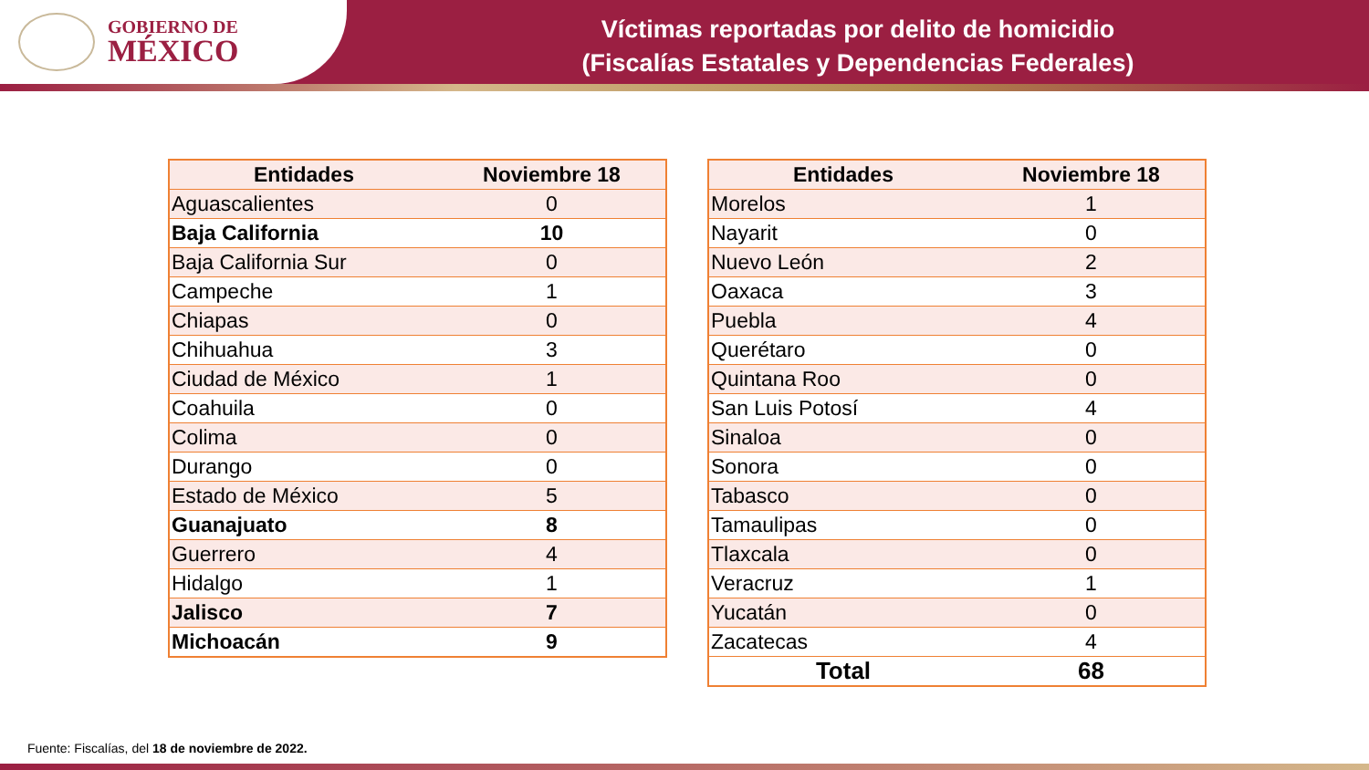GOBIERNO DE
MÉXICO
Víctimas reportadas por delito de homicidio
(Fiscalías Estatales y Dependencias Federales)
| Entidades | Noviembre 18 |
| --- | --- |
| Aguascalientes | 0 |
| Baja California | 10 |
| Baja California Sur | 0 |
| Campeche | 1 |
| Chiapas | 0 |
| Chihuahua | 3 |
| Ciudad de México | 1 |
| Coahuila | 0 |
| Colima | 0 |
| Durango | 0 |
| Estado de México | 5 |
| Guanajuato | 8 |
| Guerrero | 4 |
| Hidalgo | 1 |
| Jalisco | 7 |
| Michoacán | 9 |
| Entidades | Noviembre 18 |
| --- | --- |
| Morelos | 1 |
| Nayarit | 0 |
| Nuevo León | 2 |
| Oaxaca | 3 |
| Puebla | 4 |
| Querétaro | 0 |
| Quintana Roo | 0 |
| San Luis Potosí | 4 |
| Sinaloa | 0 |
| Sonora | 0 |
| Tabasco | 0 |
| Tamaulipas | 0 |
| Tlaxcala | 0 |
| Veracruz | 1 |
| Yucatán | 0 |
| Zacatecas | 4 |
| Total | 68 |
Fuente: Fiscalías, del 18 de noviembre de 2022.